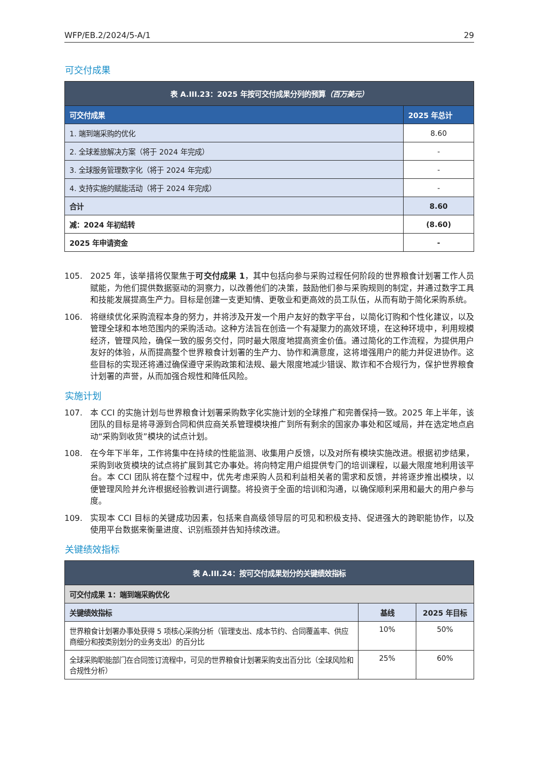WFP/EB.2/2024/5-A/1 29
可交付成果
| 表 A.III.23：2025 年按可交付成果分列的预算 （百万美元） | |
| 可交付成果 | 2025 年总计 |
| 1. 端到端采购的优化 | 8.60 |
| 2. 全球差旅解决方案（将于 2024 年完成） | - |
| 3. 全球服务管理数字化（将于 2024 年完成） | - |
| 4. 支持实施的赋能活动（将于 2024 年完成） | - |
| 合计 | 8.60 |
| 减：2024 年初结转 | (8.60) |
| 2025 年申请资金 | - |
105. 2025 年，该举措将仅聚焦于可交付成果 1，其中包括向参与采购过程任何阶段的世界粮食计划署工作人员赋能，为他们提供数据驱动的洞察力，以改善他们的决策，鼓励他们参与采购规则的制定，并通过数字工具和技能发展提高生产力。目标是创建一支更知情、更敬业和更高效的员工队伍，从而有助于简化采购系统。
106. 将继续优化采购流程本身的努力，并将涉及开发一个用户友好的数字平台，以简化订购和个性化建议，以及管理全球和本地范围内的采购活动。这种方法旨在创造一个有凝聚力的高效环境，在这种环境中，利用规模经济，管理风险，确保一致的服务交付，同时最大限度地提高资金价值。通过简化的工作流程，为提供用户友好的体验，从而提高整个世界粮食计划署的生产力、协作和满意度，这将增强用户的能力并促进协作。这些目标的实现还将通过确保遵守采购政策和法规、最大限度地减少错误、欺诈和不合规行为，保护世界粮食计划署的声誉，从而加强合规性和降低风险。
实施计划
107. 本 CCI 的实施计划与世界粮食计划署采购数字化实施计划的全球推广和完善保持一致。2025 年上半年，该团队的目标是将寻源到合同和供应商关系管理模块推广到所有剩余的国家办事处和区域局，并在选定地点启动“采购到收货”模块的试点计划。
108. 在今年下半年，工作将集中在持续的性能监测、收集用户反馈，以及对所有模块实施改进。根据初步结果，采购到收货模块的试点将扩展到其它办事处。将向特定用户组提供专门的培训课程，以最大限度地利用该平台。本 CCI 团队将在整个过程中，优先考虑采购人员和利益相关者的需求和反馈，并将逐步推出模块，以便管理风险并允许根据经验教训进行调整。将投资于全面的培训和沟通，以确保顺利采用和最大的用户参与度。
109. 实现本 CCI 目标的关键成功因素，包括来自高级领导层的可见和积极支持、促进强大的跨职能协作，以及使用平台数据来衡量进度、识别瓶颈并告知持续改进。
关键绩效指标
| 表 A.III.24：按可交付成果划分的关键绩效指标 | | |
| 可交付成果 1：端到端采购优化 | | |
| 关键绩效指标 | 基线 | 2025 年目标 |
| 世界粮食计划署办事处获得 5 项核心采购分析（管理支出、成本节约、合同覆盖率、供应商细分和按类别划分的业务支出）的百分比 | 10% | 50% |
| 全球采购职能部门在合同签订流程中，可见的世界粮食计划署采购支出百分比（全球风险和合规性分析） | 25% | 60% |